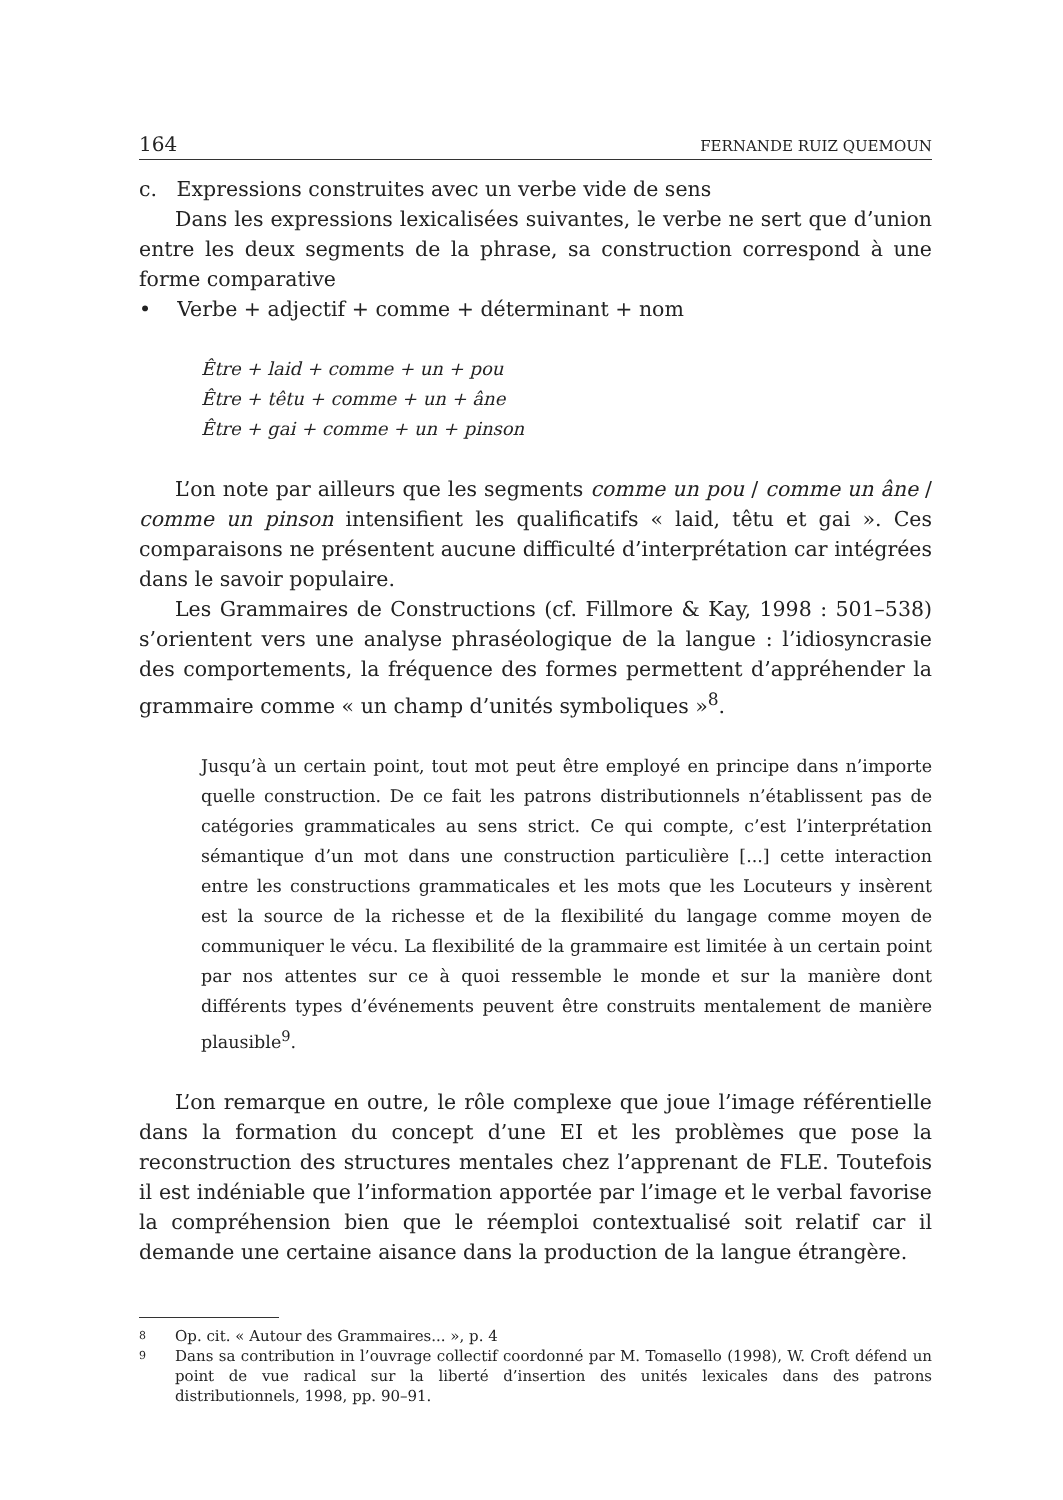164 FERNANDE RUIZ QUEMOUN
c. Expressions construites avec un verbe vide de sens
Dans les expressions lexicalisées suivantes, le verbe ne sert que d’union entre les deux segments de la phrase, sa construction correspond à une forme comparative
• Verbe + adjectif + comme + déterminant + nom
Être + laid + comme + un + pou
Être + têtu + comme + un + âne
Être + gai + comme + un + pinson
L’on note par ailleurs que les segments comme un pou / comme un âne / comme un pinson intensifient les qualificatifs « laid, têtu et gai ». Ces comparaisons ne présentent aucune difficulté d’interprétation car intégrées dans le savoir populaire.
Les Grammaires de Constructions (cf. Fillmore & Kay, 1998 : 501–538) s’orientent vers une analyse phraséologique de la langue : l’idiosyncrasie des comportements, la fréquence des formes permettent d’appréhender la grammaire comme « un champ d’unités symboliques »<sup>8</sup>.
Jusqu’à un certain point, tout mot peut être employé en principe dans n’importe quelle construction. De ce fait les patrons distributionnels n’établissent pas de catégories grammaticales au sens strict. Ce qui compte, c’est l’interprétation sémantique d’un mot dans une construction particulière [...] cette interaction entre les constructions grammaticales et les mots que les Locuteurs y insèrent est la source de la richesse et de la flexibilité du langage comme moyen de communiquer le vécu. La flexibilité de la grammaire est limitée à un certain point par nos attentes sur ce à quoi ressemble le monde et sur la manière dont différents types d’événements peuvent être construits mentalement de manière plausible<sup>9</sup>.
L’on remarque en outre, le rôle complexe que joue l’image référentielle dans la formation du concept d’une EI et les problèmes que pose la reconstruction des structures mentales chez l’apprenant de FLE. Toutefois il est indéniable que l’information apportée par l’image et le verbal favorise la compréhension bien que le réemploi contextualisé soit relatif car il demande une certaine aisance dans la production de la langue étrangère.
8
Op. cit. « Autour des Grammaires... », p. 4
9
Dans sa contribution in l’ouvrage collectif coordonné par M. Tomasello (1998), W. Croft défend un point de vue radical sur la liberté d’insertion des unités lexicales dans des patrons distributionnels, 1998, pp. 90–91.